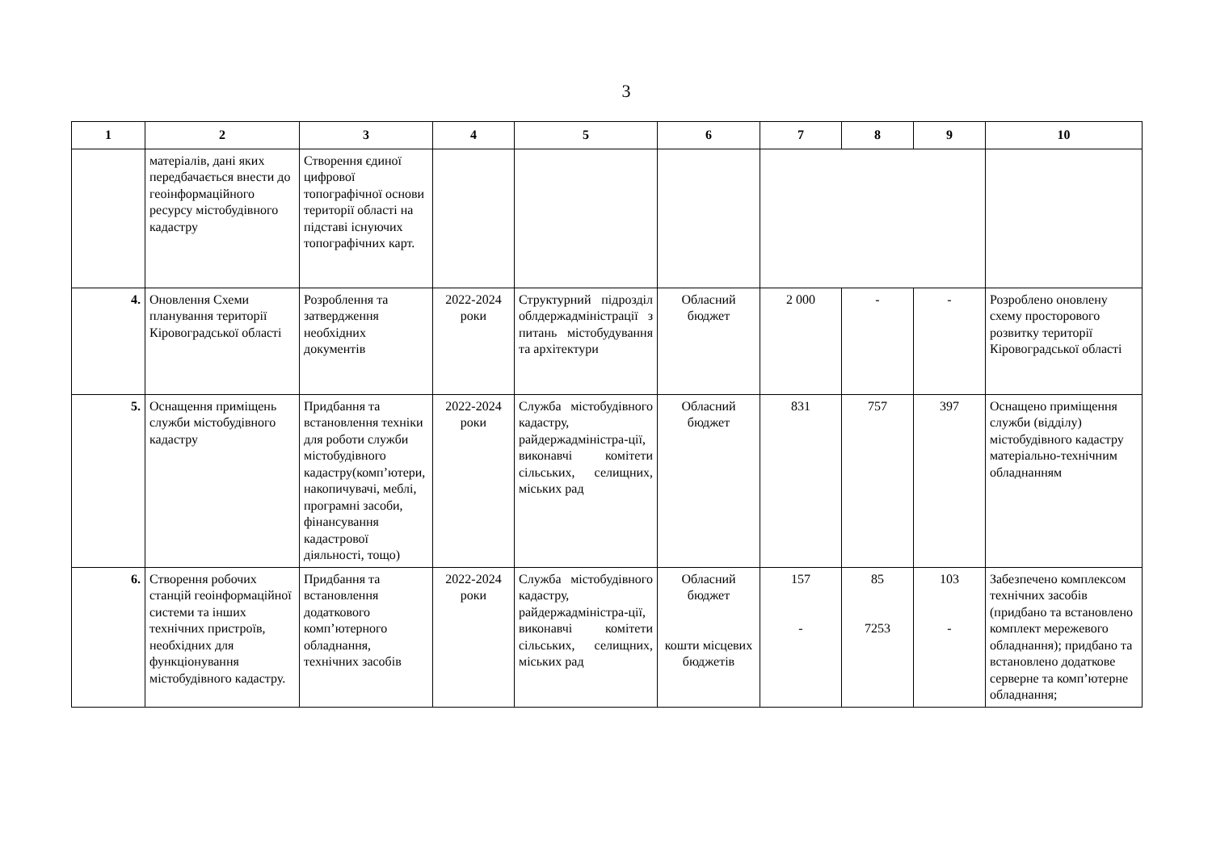3
| 1 | 2 | 3 | 4 | 5 | 6 | 7 | 8 | 9 | 10 |
| --- | --- | --- | --- | --- | --- | --- | --- | --- | --- |
| | матеріалів, дані яких передбачається внести до геоінформаційного ресурсу містобудівного кадастру | Створення єдиної цифрової топографічної основи території області на підставі існуючих топографічних карт. | | | | | | | |
| 4. | Оновлення Схеми планування території Кіровоградської області | Розроблення та затвердження необхідних документів | 2022-2024 роки | Структурний підрозділ облдержадміністрації з питань містобудування та архітектури | Обласний бюджет | 2 000 | - | - | Розроблено оновлену схему просторового розвитку території Кіровоградської області |
| 5. | Оснащення приміщень служби містобудівного кадастру | Придбання та встановлення техніки для роботи служби містобудівного кадастру(комп’ютери, накопичувачі, меблі, програмні засоби, фінансування кадастрової діяльності, тощо) | 2022-2024 роки | Служба містобудівного кадастру, райдержадміністра-ції, виконавчі комітети сільських, селищних, міських рад | Обласний бюджет | 831 | 757 | 397 | Оснащено приміщення служби (відділу) містобудівного кадастру матеріально-технічним обладнанням |
| 6. | Створення робочих станцій геоінформаційної системи та інших технічних пристроїв, необхідних для функціонування містобудівного кадастру. | Придбання та встановлення додаткового комп’ютерного обладнання, технічних засобів | 2022-2024 роки | Служба містобудівного кадастру, райдержадміністра-ції, виконавчі комітети сільських, селищних, міських рад | Обласний бюджет кошти місцевих бюджетів | 157 - | 85 7253 | 103 - | Забезпечено комплексом технічних засобів (придбано та встановлено комплект мережевого обладнання); придбано та встановлено додаткове серверне та комп’ютерне обладнання; |